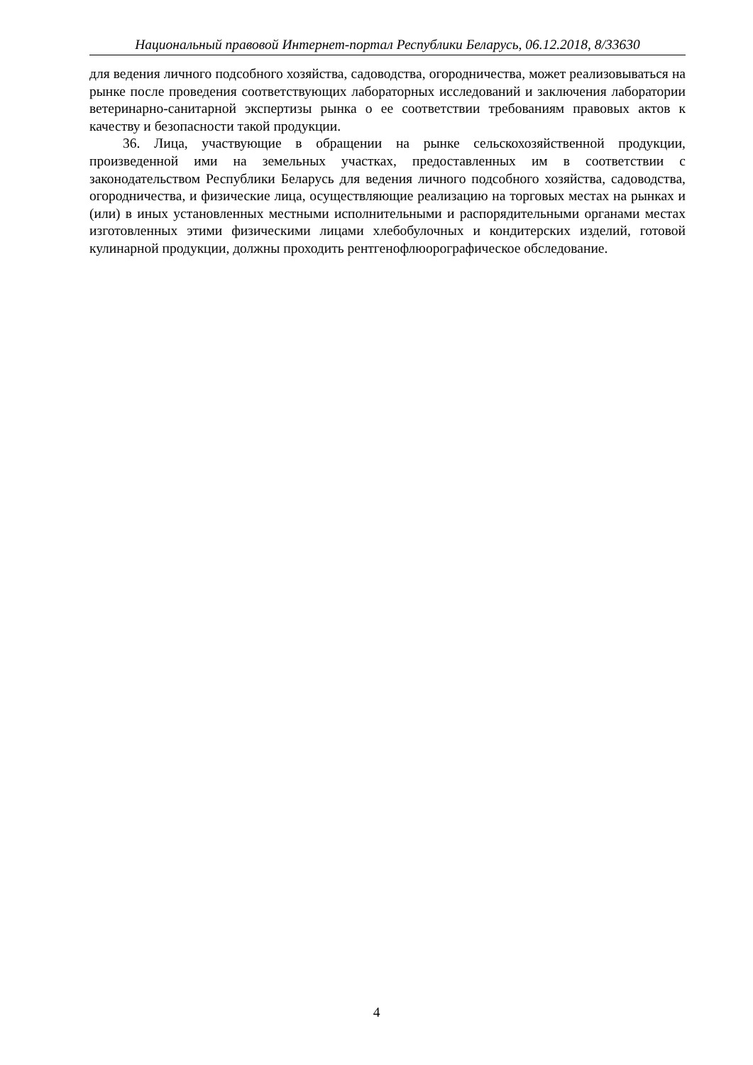Национальный правовой Интернет-портал Республики Беларусь, 06.12.2018, 8/33630
для ведения личного подсобного хозяйства, садоводства, огородничества, может реализовываться на рынке после проведения соответствующих лабораторных исследований и заключения лаборатории ветеринарно-санитарной экспертизы рынка о ее соответствии требованиям правовых актов к качеству и безопасности такой продукции.
36. Лица, участвующие в обращении на рынке сельскохозяйственной продукции, произведенной ими на земельных участках, предоставленных им в соответствии с законодательством Республики Беларусь для ведения личного подсобного хозяйства, садоводства, огородничества, и физические лица, осуществляющие реализацию на торговых местах на рынках и (или) в иных установленных местными исполнительными и распорядительными органами местах изготовленных этими физическими лицами хлебобулочных и кондитерских изделий, готовой кулинарной продукции, должны проходить рентгенофлюорографическое обследование.
4